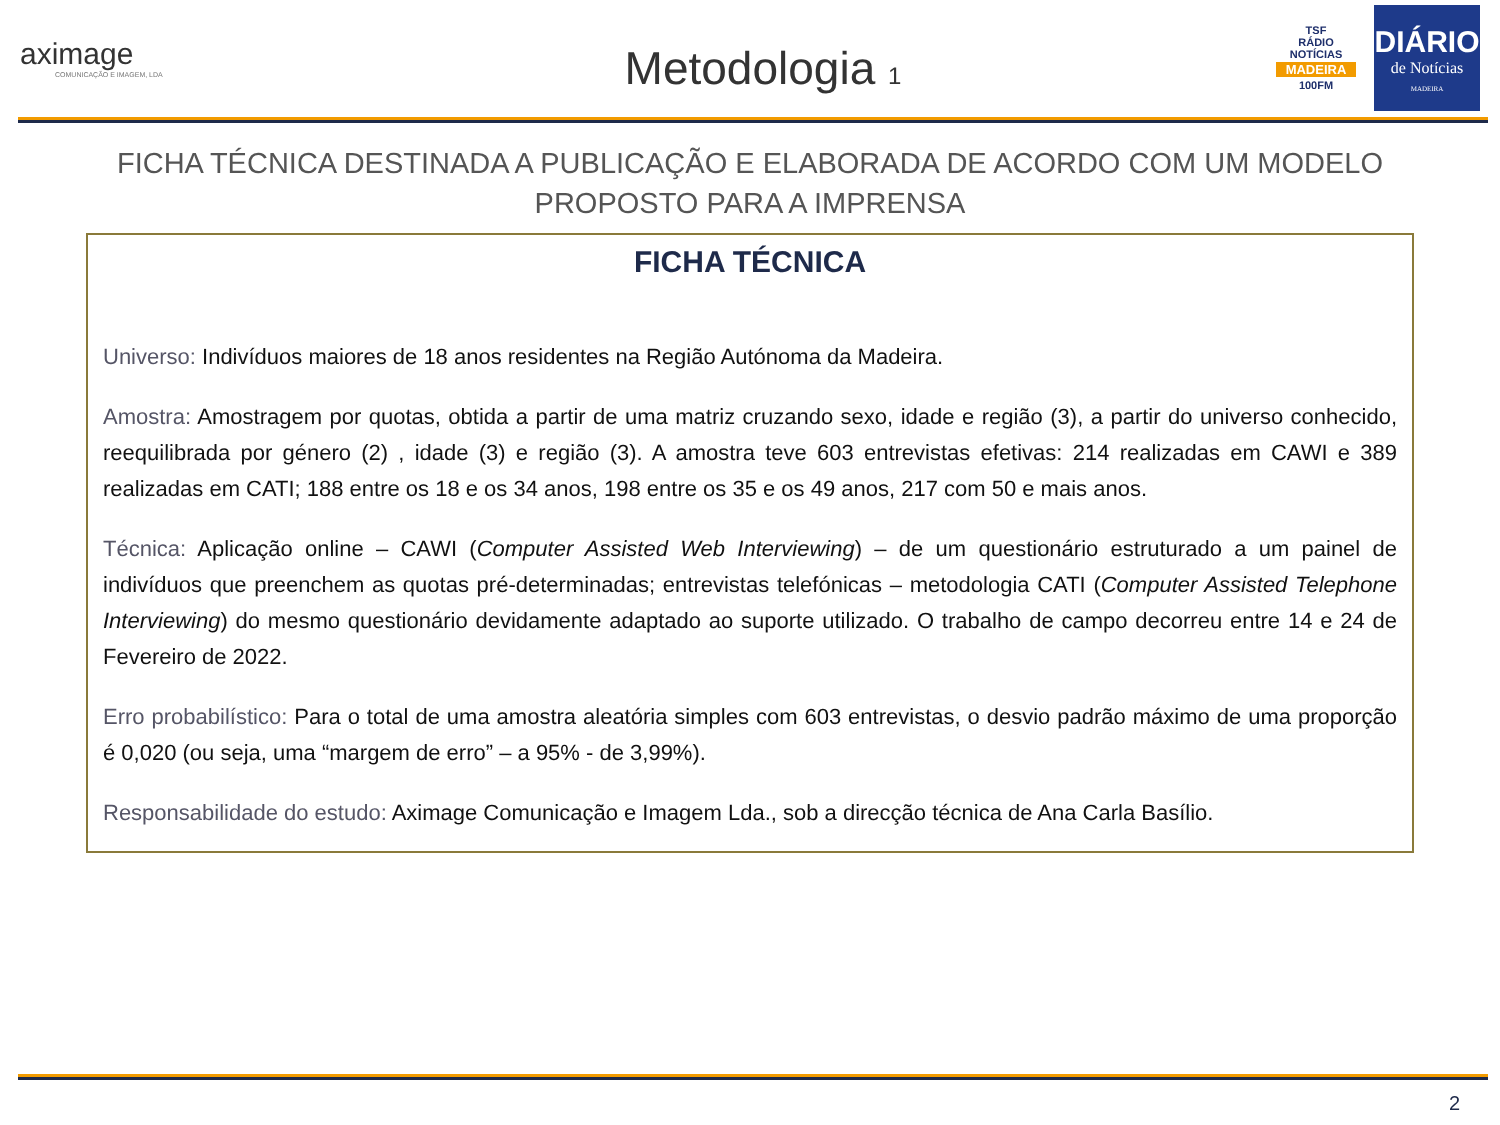aximage
COMUNICAÇÃO E IMAGEM, LDA
Metodologia 1
TSF
RÁDIO NOTÍCIAS
MADEIRA
100FM
DIÁRIO
de Notícias
MADEIRA
FICHA TÉCNICA DESTINADA A PUBLICAÇÃO E ELABORADA DE ACORDO COM UM MODELO
PROPOSTO PARA A IMPRENSA
FICHA TÉCNICA
Universo: Indivíduos maiores de 18 anos residentes na Região Autónoma da Madeira.
Amostra: Amostragem por quotas, obtida a partir de uma matriz cruzando sexo, idade e região (3), a partir do universo conhecido, reequilibrada por género (2) , idade (3) e região (3). A amostra teve 603 entrevistas efetivas: 214 realizadas em CAWI e 389 realizadas em CATI; 188 entre os 18 e os 34 anos, 198 entre os 35 e os 49 anos, 217 com 50 e mais anos.
Técnica: Aplicação online – CAWI (Computer Assisted Web Interviewing) – de um questionário estruturado a um painel de indivíduos que preenchem as quotas pré-determinadas; entrevistas telefónicas – metodologia CATI (Computer Assisted Telephone Interviewing) do mesmo questionário devidamente adaptado ao suporte utilizado. O trabalho de campo decorreu entre 14 e 24 de Fevereiro de 2022.
Erro probabilístico: Para o total de uma amostra aleatória simples com 603 entrevistas, o desvio padrão máximo de uma proporção é 0,020 (ou seja, uma “margem de erro” – a 95% - de 3,99%).
Responsabilidade do estudo: Aximage Comunicação e Imagem Lda., sob a direcção técnica de Ana Carla Basílio.
2